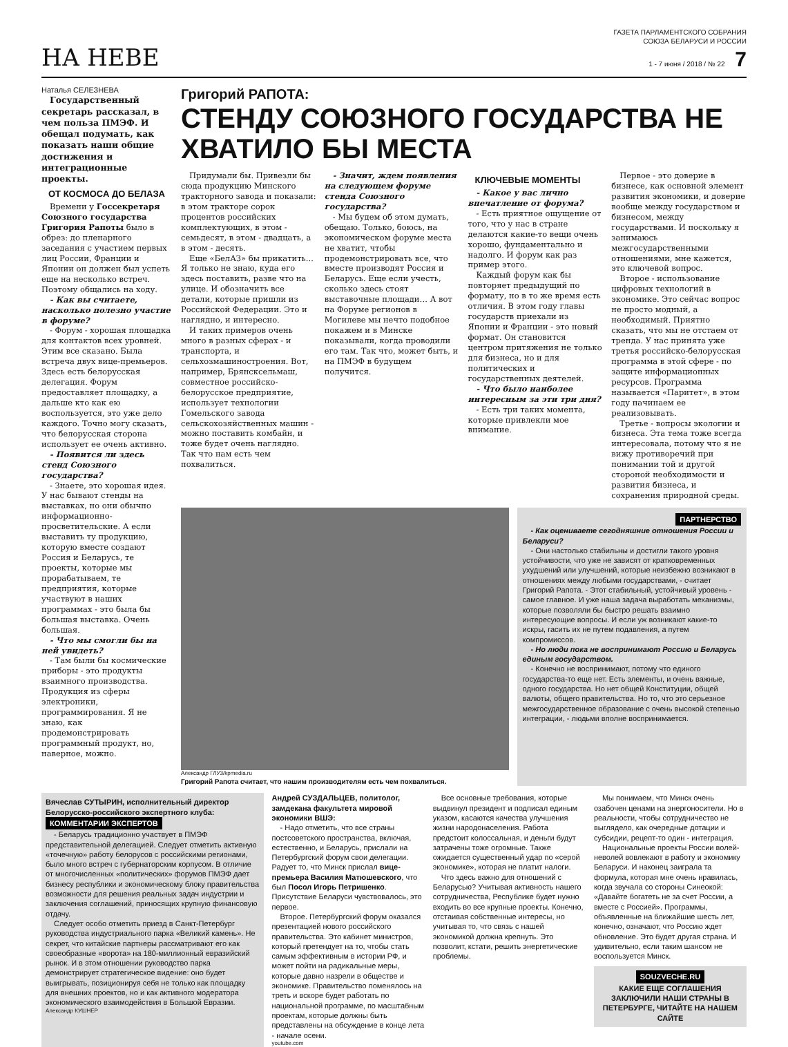НА НЕВЕ
ГАЗЕТА ПАРЛАМЕНТСКОГО СОБРАНИЯ
СОЮЗА БЕЛАРУСИ И РОССИИ
1 - 7 июня / 2018 / № 22 7
Наталья СЕЛЕЗНЕВА
Государственный секретарь рассказал, в чем польза ПМЭФ. И обещал подумать, как показать наши общие достижения и интеграционные проекты.
ОТ КОСМОСА ДО БЕЛАЗА
Времени у Госсекретаря Союзного государства Григория Рапоты было в обрез: до пленарного заседания с участием первых лиц России, Франции и Японии он должен был успеть еще на несколько встреч. Поэтому общались на ходу.
- Как вы считаете, насколько полезно участие в форуме?
- Форум - хорошая площадка для контактов всех уровней. Этим все сказано. Была встреча двух вице-премьеров. Здесь есть белорусская делегация. Форум предоставляет площадку, а дальше кто как ею воспользуется, это уже дело каждого. Точно могу сказать, что белорусская сторона использует ее очень активно.
- Появится ли здесь стенд Союзного государства?
- Знаете, это хорошая идея. У нас бывают стенды на выставках, но они обычно информационно-просветительские. А если выставить ту продукцию, которую вместе создают Россия и Беларусь, те проекты, которые мы прорабатываем, те предприятия, которые участвуют в наших программах - это была бы большая выставка. Очень большая.
- Что мы смогли бы на ней увидеть?
- Там были бы космические приборы - это продукты взаимного производства. Продукция из сферы электроники, программирования. Я не знаю, как продемонстрировать программный продукт, но, наверное, можно.
Григорий РАПОТА:
СТЕНДУ СОЮЗНОГО ГОСУДАРСТВА НЕ ХВАТИЛО БЫ МЕСТА
Придумали бы. Привезли бы сюда продукцию Минского тракторного завода и показали: в этом тракторе сорок процентов российских комплектующих, в этом - семьдесят, в этом - двадцать, а в этом - десять.
Еще «БелАЗ» бы прикатить... Я только не знаю, куда его здесь поставить, разве что на улице. И обозначить все детали, которые пришли из Российской Федерации. Это и наглядно, и интересно.
И таких примеров очень много в разных сферах - и транспорта, и сельхозмашиностроения. Вот, например, Брянсксельмаш, совместное российско-белорусское предприятие, использует технологии Гомельского завода сельскохозяйственных машин - можно поставить комбайн, и тоже будет очень наглядно. Так что нам есть чем похвалиться.
- Значит, ждем появления на следующем форуме стенда Союзного государства?
- Мы будем об этом думать, обещаю. Только, боюсь, на экономическом форуме места не хватит, чтобы продемонстрировать все, что вместе производят Россия и Беларусь. Еще если учесть, сколько здесь стоят выставочные площади… А вот на Форуме регионов в Могилеве мы нечто подобное покажем и в Минске показывали, когда проводили его там. Так что, может быть, и на ПМЭФ в будущем получится.
КЛЮЧЕВЫЕ МОМЕНТЫ
- Какое у вас лично впечатление от форума?
- Есть приятное ощущение от того, что у нас в стране делаются какие-то вещи очень хорошо, фундаментально и надолго. И форум как раз пример этого.
Каждый форум как бы повторяет предыдущий по формату, но в то же время есть отличия. В этом году главы государств приехали из Японии и Франции - это новый формат. Он становится центром притяжения не только для бизнеса, но и для политических и государственных деятелей.
- Что было наиболее интересным за эти три дня?
- Есть три таких момента, которые привлекли мое внимание.
Первое - это доверие в бизнесе, как основной элемент развития экономики, и доверие вообще между государством и бизнесом, между государствами. И поскольку я занимаюсь межгосударственными отношениями, мне кажется, это ключевой вопрос.
Второе - использование цифровых технологий в экономике. Это сейчас вопрос не просто модный, а необходимый. Приятно сказать, что мы не отстаем от тренда. У нас принята уже третья российско-белорусская программа в этой сфере - по защите информационных ресурсов. Программа называется «Паритет», в этом году начинаем ее реализовывать.
Третье - вопросы экологии и бизнеса. Эта тема тоже всегда интересовала, потому что я не вижу противоречий при понимании той и другой стороной необходимости и развития бизнеса, и сохранения природной среды.
Александр ГЛУЗ/kpmedia.ru
Григорий Рапота считает, что нашим производителям есть чем похвалиться.
ПАРТНЕРСТВО
- Как оцениваете сегодняшние отношения России и Беларуси?
- Они настолько стабильны и достигли такого уровня устойчивости, что уже не зависят от кратковременных ухудшений или улучшений, которые неизбежно возникают в отношениях между любыми государствами, - считает Григорий Рапота. - Этот стабильный, устойчивый уровень - самое главное. И уже наша задача выработать механизмы, которые позволяли бы быстро решать взаимно интересующие вопросы. И если уж возникают какие-то искры, гасить их не путем подавления, а путем компромиссов.
- Но люди пока не воспринимают Россию и Беларусь единым государством.
- Конечно не воспринимают, потому что единого государства-то еще нет. Есть элементы, и очень важные, одного государства. Но нет общей Конституции, общей валюты, общего правительства. Но то, что это серьезное межгосударственное образование с очень высокой степенью интеграции, - людьми вполне воспринимается.
Вячеслав СУТЫРИН, исполнительный директор Белорусско-российского экспертного клуба: КОММЕНТАРИИ ЭКСПЕРТОВ
- Беларусь традиционно участвует в ПМЭФ представительной делегацией. Следует отметить активную «точечную» работу белорусов с российскими регионами, было много встреч с губернаторским корпусом. В отличие от многочисленных «политических» форумов ПМЭФ дает бизнесу республики и экономическому блоку правительства возможности для решения реальных задач индустрии и заключения соглашений, приносящих крупную финансовую отдачу.
Следует особо отметить приезд в Санкт-Петербург руководства индустриального парка «Великий камень». Не секрет, что китайские партнеры рассматривают его как своеобразные «ворота» на 180-миллионный евразийский рынок. И в этом отношении руководство парка демонстрирует стратегическое видение: оно будет выигрывать, позиционируя себя не только как площадку для внешних проектов, но и как активного модератора экономического взаимодействия в Большой Евразии.
Александр КУШНЕР
Андрей СУЗДАЛЬЦЕВ, политолог, замдекана факультета мировой экономики ВШЭ:
- Надо отметить, что все страны постсоветского пространства, включая, естественно, и Беларусь, прислали на Петербургский форум свои делегации. Радует то, что Минск прислал вице-премьера Василия Матюшевского, что был Посол Игорь Петришенко. Присутствие Беларуси чувствовалось, это первое.
Второе. Петербургский форум оказался презентацией нового российского правительства. Это кабинет министров, который претендует на то, чтобы стать самым эффективным в истории РФ, и может пойти на радикальные меры, которые давно назрели в обществе и экономике. Правительство поменялось на треть и вскоре будет работать по национальной программе, по масштабным проектам, которые должны быть представлены на обсуждение в конце лета - начале осени.
youtube.com
Все основные требования, которые выдвинул президент и подписал единым указом, касаются качества улучшения жизни народонаселения. Работа предстоит колоссальная, и деньги будут затрачены тоже огромные. Также ожидается существенный удар по «серой экономике», которая не платит налоги.
Что здесь важно для отношений с Беларусью? Учитывая активность нашего сотрудничества, Республике будет нужно входить во все крупные проекты. Конечно, отстаивая собственные интересы, но учитывая то, что связь с нашей экономикой должна крепнуть. Это позволит, кстати, решить энергетические проблемы.
Мы понимаем, что Минск очень озабочен ценами на энергоносители. Но в реальности, чтобы сотрудничество не выглядело, как очередные дотации и субсидии, рецепт-то один - интеграция.
Национальные проекты России волей-неволей вовлекают в работу и экономику Беларуси. И наконец заиграла та формула, которая мне очень нравилась, когда звучала со стороны Синеокой: «Давайте богатеть не за счет России, а вместе с Россией». Программы, объявленные на ближайшие шесть лет, конечно, означают, что Россию ждет обновление. Это будет другая страна. И удивительно, если таким шансом не воспользуется Минск.
SOUZVECHE.RU
КАКИЕ ЕЩЕ СОГЛАШЕНИЯ ЗАКЛЮЧИЛИ НАШИ СТРАНЫ В ПЕТЕРБУРГЕ, ЧИТАЙТЕ НА НАШЕМ САЙТЕ